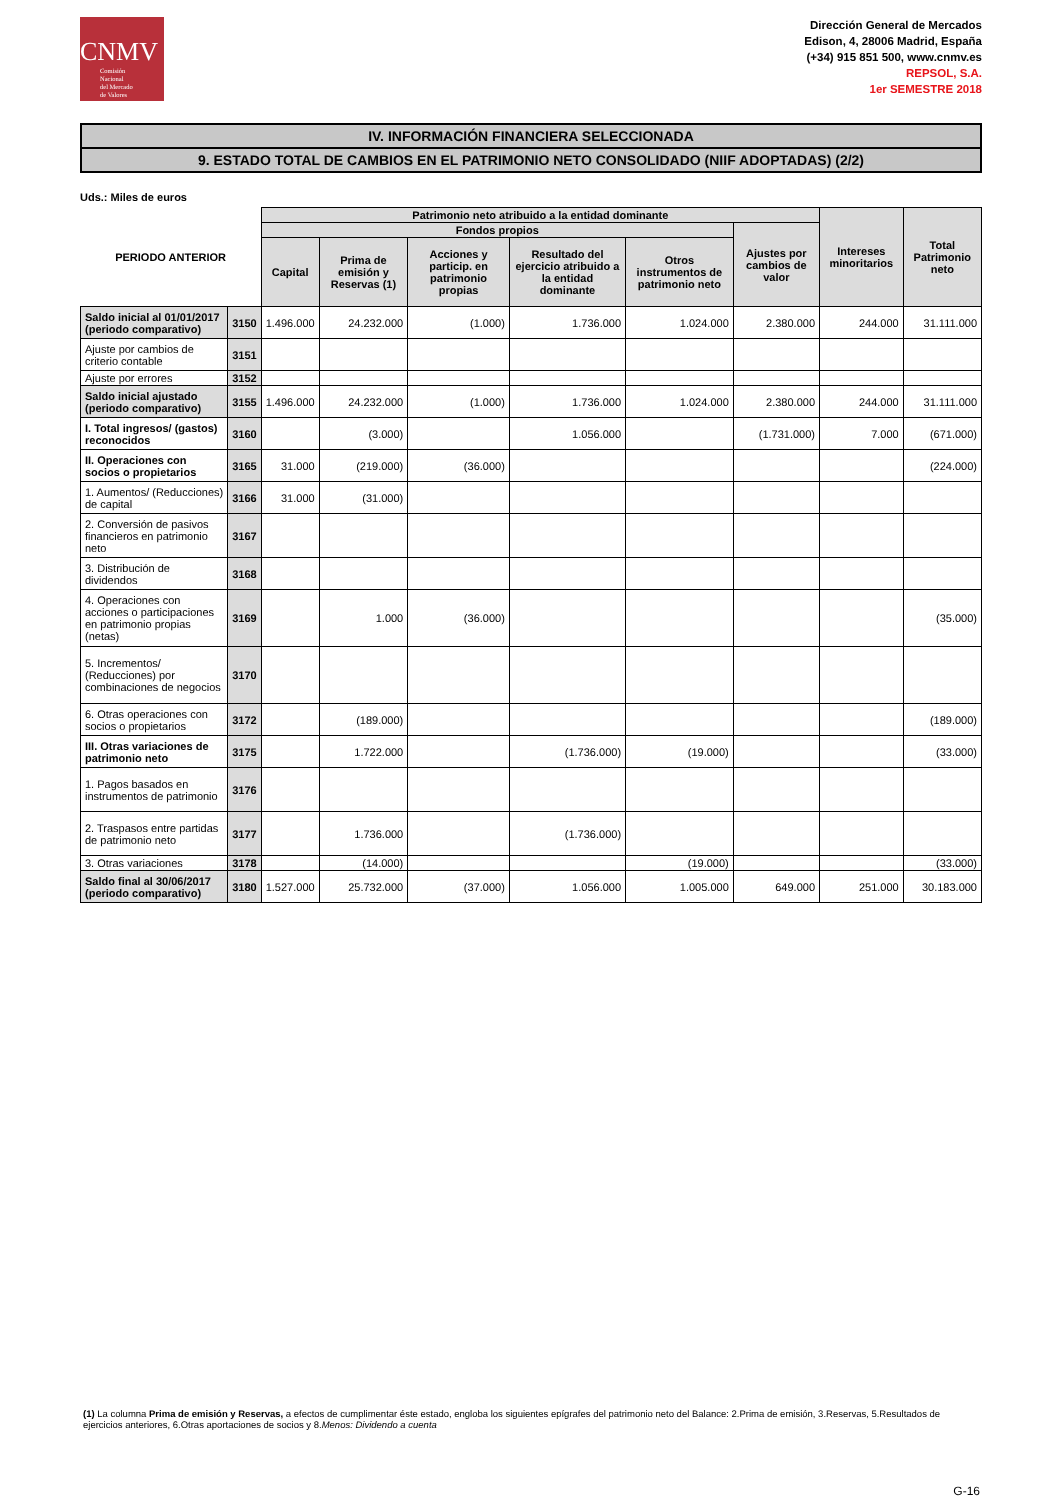CNMV
Comisión
Nacional
del Mercado
de Valores
Dirección General de Mercados
Edison, 4, 28006 Madrid, España
(+34) 915 851 500, www.cnmv.es
REPSOL, S.A.
1er SEMESTRE 2018
IV. INFORMACIÓN FINANCIERA SELECCIONADA
9. ESTADO TOTAL DE CAMBIOS EN EL PATRIMONIO NETO CONSOLIDADO (NIIF ADOPTADAS) (2/2)
Uds.: Miles de euros
| PERIODO ANTERIOR | | Patrimonio neto atribuido a la entidad dominante | | | | | | Intereses minoritarios | Total Patrimonio neto |
| --- | --- | --- | --- | --- | --- | --- | --- | --- | --- |
| | | Fondos propios | | | | | Ajustes por cambios de valor | | |
| | | Capital | Prima de emisión y Reservas (1) | Acciones y particip. en patrimonio propias | Resultado del ejercicio atribuido a la entidad dominante | Otros instrumentos de patrimonio neto | | | |
| Saldo inicial al 01/01/2017 (periodo comparativo) | 3150 | 1.496.000 | 24.232.000 | (1.000) | 1.736.000 | 1.024.000 | 2.380.000 | 244.000 | 31.111.000 |
| Ajuste por cambios de criterio contable | 3151 | | | | | | | | |
| Ajuste por errores | 3152 | | | | | | | | |
| Saldo inicial ajustado (periodo comparativo) | 3155 | 1.496.000 | 24.232.000 | (1.000) | 1.736.000 | 1.024.000 | 2.380.000 | 244.000 | 31.111.000 |
| I. Total ingresos/ (gastos) reconocidos | 3160 | | (3.000) | | 1.056.000 | | (1.731.000) | 7.000 | (671.000) |
| II. Operaciones con socios o propietarios | 3165 | 31.000 | (219.000) | (36.000) | | | | | (224.000) |
| 1. Aumentos/ (Reducciones) de capital | 3166 | 31.000 | (31.000) | | | | | | |
| 2. Conversión de pasivos financieros en patrimonio neto | 3167 | | | | | | | | |
| 3. Distribución de dividendos | 3168 | | | | | | | | |
| 4. Operaciones con acciones o participaciones en patrimonio propias (netas) | 3169 | | 1.000 | (36.000) | | | | | (35.000) |
| 5. Incrementos/ (Reducciones) por combinaciones de negocios | 3170 | | | | | | | | |
| 6. Otras operaciones con socios o propietarios | 3172 | | (189.000) | | | | | | (189.000) |
| III. Otras variaciones de patrimonio neto | 3175 | | 1.722.000 | | (1.736.000) | (19.000) | | | (33.000) |
| 1. Pagos basados en instrumentos de patrimonio | 3176 | | | | | | | | |
| 2. Traspasos entre partidas de patrimonio neto | 3177 | | 1.736.000 | | (1.736.000) | | | | |
| 3. Otras variaciones | 3178 | | (14.000) | | | (19.000) | | | (33.000) |
| Saldo final al 30/06/2017 (periodo comparativo) | 3180 | 1.527.000 | 25.732.000 | (37.000) | 1.056.000 | 1.005.000 | 649.000 | 251.000 | 30.183.000 |
(1) La columna Prima de emisión y Reservas, a efectos de cumplimentar éste estado, engloba los siguientes epígrafes del patrimonio neto del Balance: 2.Prima de emisión, 3.Reservas, 5.Resultados de ejercicios anteriores, 6.Otras aportaciones de socios y 8.Menos: Dividendo a cuenta
G-16